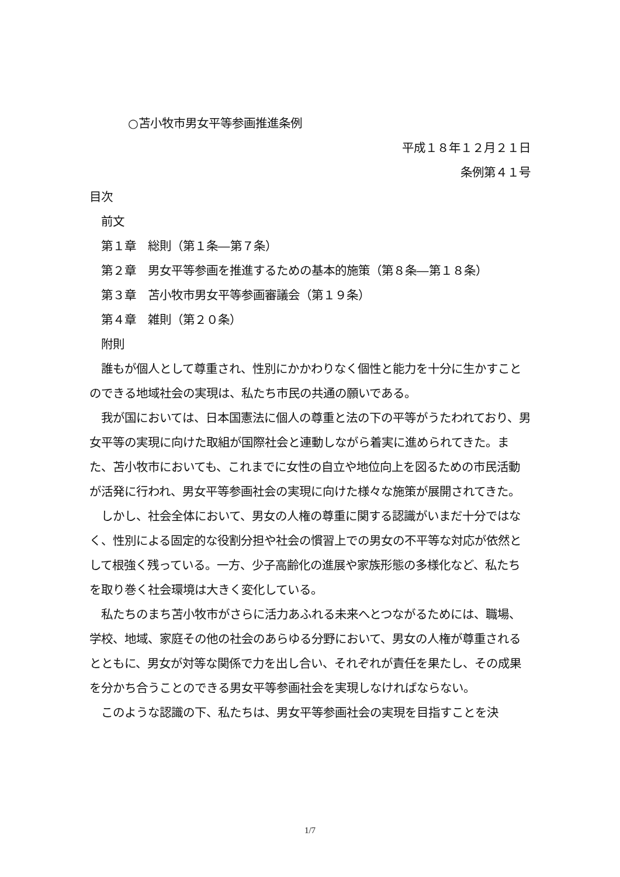○苫小牧市男女平等参画推進条例
平成１８年１２月２１日
条例第４１号
目次
前文
第１章　総則（第１条―第７条）
第２章　男女平等参画を推進するための基本的施策（第８条―第１８条）
第３章　苫小牧市男女平等参画審議会（第１９条）
第４章　雑則（第２０条）
附則
　誰もが個人として尊重され、性別にかかわりなく個性と能力を十分に生かすことのできる地域社会の実現は、私たち市民の共通の願いである。
　我が国においては、日本国憲法に個人の尊重と法の下の平等がうたわれており、男女平等の実現に向けた取組が国際社会と連動しながら着実に進められてきた。また、苫小牧市においても、これまでに女性の自立や地位向上を図るための市民活動が活発に行われ、男女平等参画社会の実現に向けた様々な施策が展開されてきた。
　しかし、社会全体において、男女の人権の尊重に関する認識がいまだ十分ではなく、性別による固定的な役割分担や社会の慣習上での男女の不平等な対応が依然として根強く残っている。一方、少子高齢化の進展や家族形態の多様化など、私たちを取り巻く社会環境は大きく変化している。
　私たちのまち苫小牧市がさらに活力あふれる未来へとつながるためには、職場、学校、地域、家庭その他の社会のあらゆる分野において、男女の人権が尊重されるとともに、男女が対等な関係で力を出し合い、それぞれが責任を果たし、その成果を分かち合うことのできる男女平等参画社会を実現しなければならない。
　このような認識の下、私たちは、男女平等参画社会の実現を目指すことを決
1/7